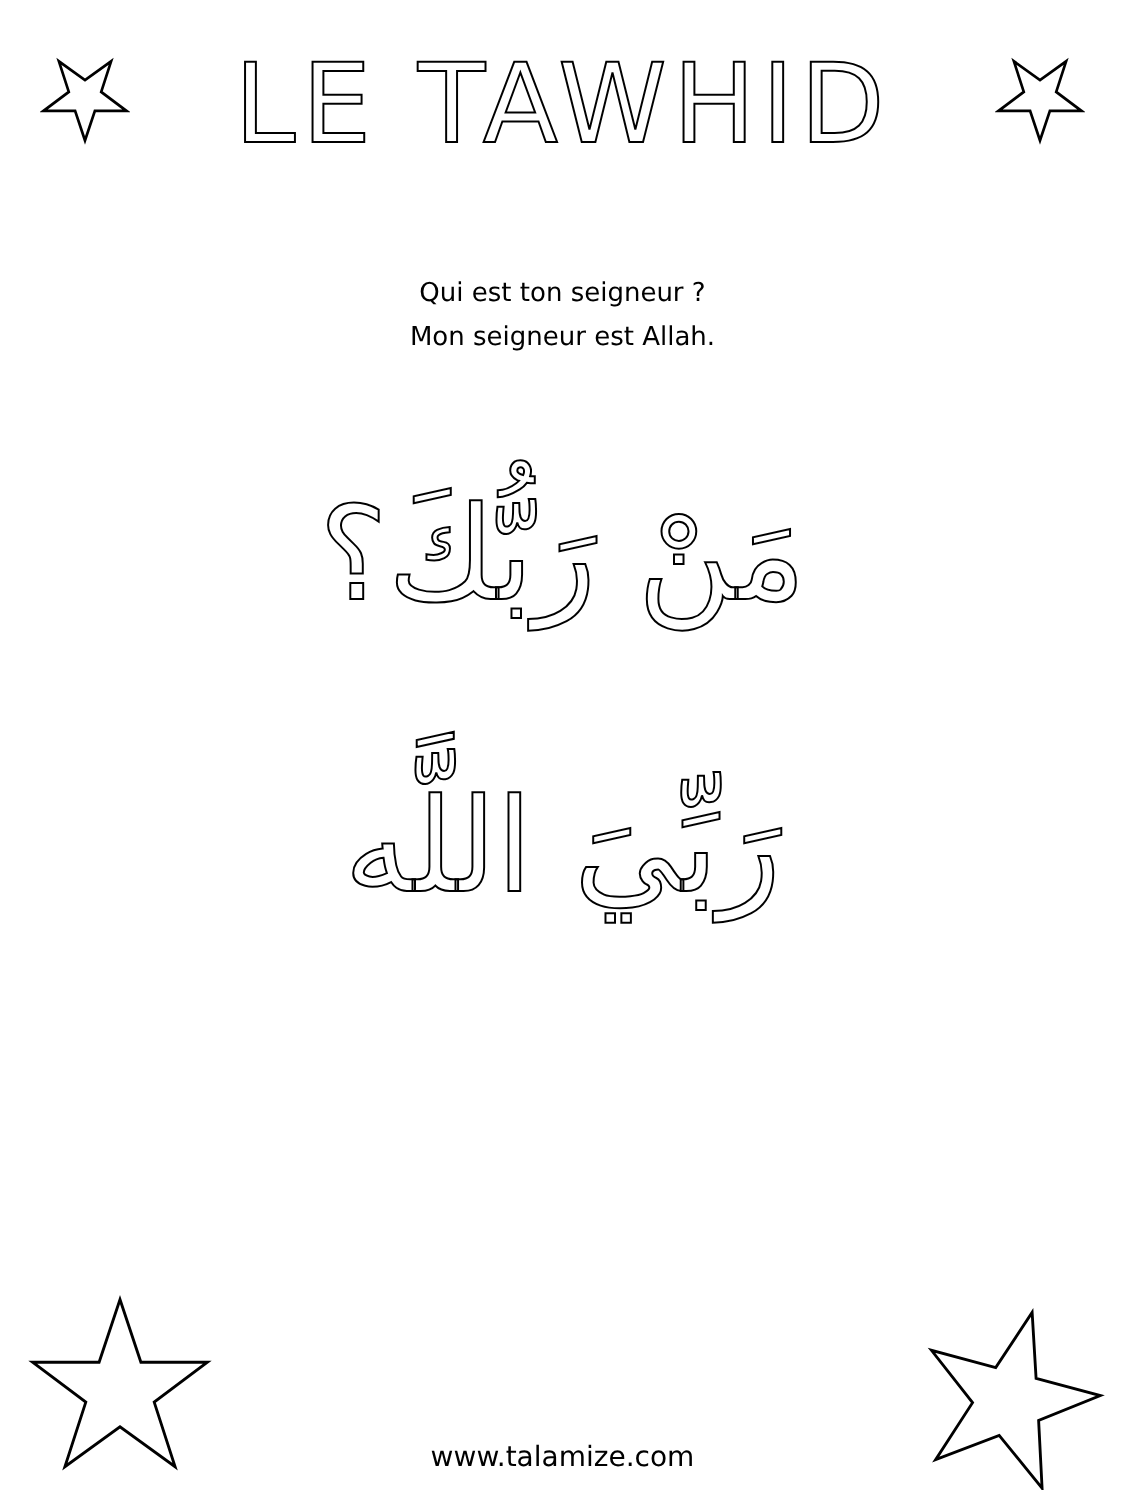LE TAWHID
Qui est ton seigneur ?
Mon seigneur est Allah.
مَنْ رَبُّكَ؟
رَبِّيَ اللَّه
www.talamize.com